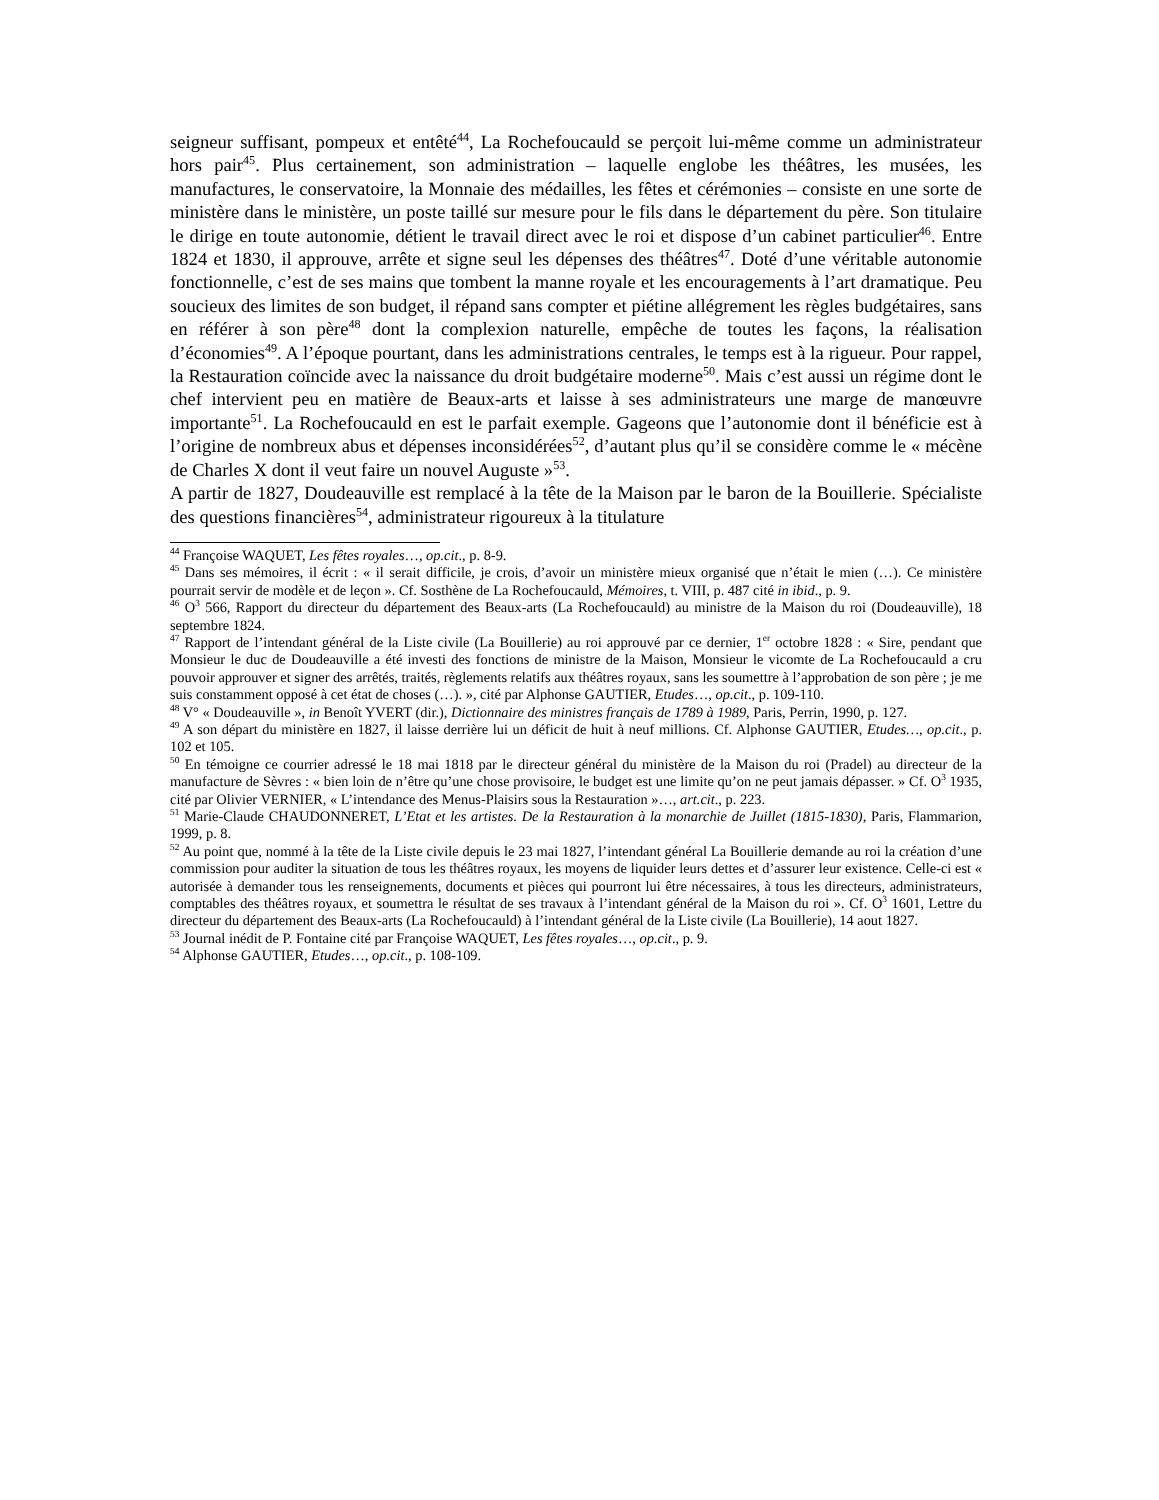seigneur suffisant, pompeux et entêté<sup>44</sup>, La Rochefoucauld se perçoit lui-même comme un administrateur hors pair<sup>45</sup>. Plus certainement, son administration – laquelle englobe les théâtres, les musées, les manufactures, le conservatoire, la Monnaie des médailles, les fêtes et cérémonies – consiste en une sorte de ministère dans le ministère, un poste taillé sur mesure pour le fils dans le département du père. Son titulaire le dirige en toute autonomie, détient le travail direct avec le roi et dispose d’un cabinet particulier<sup>46</sup>. Entre 1824 et 1830, il approuve, arrête et signe seul les dépenses des théâtres<sup>47</sup>. Doté d’une véritable autonomie fonctionnelle, c’est de ses mains que tombent la manne royale et les encouragements à l’art dramatique. Peu soucieux des limites de son budget, il répand sans compter et piétine allégrement les règles budgétaires, sans en référer à son père<sup>48</sup> dont la complexion naturelle, empêche de toutes les façons, la réalisation d’économies<sup>49</sup>. A l’époque pourtant, dans les administrations centrales, le temps est à la rigueur. Pour rappel, la Restauration coïncide avec la naissance du droit budgétaire moderne<sup>50</sup>. Mais c’est aussi un régime dont le chef intervient peu en matière de Beaux-arts et laisse à ses administrateurs une marge de manœuvre importante<sup>51</sup>. La Rochefoucauld en est le parfait exemple. Gageons que l’autonomie dont il bénéficie est à l’origine de nombreux abus et dépenses inconsidérées<sup>52</sup>, d’autant plus qu’il se considère comme le « mécène de Charles X dont il veut faire un nouvel Auguste »<sup>53</sup>.
A partir de 1827, Doudeauville est remplacé à la tête de la Maison par le baron de la Bouillerie. Spécialiste des questions financières<sup>54</sup>, administrateur rigoureux à la titulature
<sup>44</sup> Françoise WAQUET, Les fêtes royales…, op.cit., p. 8-9.
<sup>45</sup> Dans ses mémoires, il écrit : « il serait difficile, je crois, d’avoir un ministère mieux organisé que n’était le mien (…). Ce ministère pourrait servir de modèle et de leçon ». Cf. Sosthène de La Rochefoucauld, Mémoires, t. VIII, p. 487 cité in ibid., p. 9.
<sup>46</sup> O<sup>3</sup> 566, Rapport du directeur du département des Beaux-arts (La Rochefoucauld) au ministre de la Maison du roi (Doudeauville), 18 septembre 1824.
<sup>47</sup> Rapport de l’intendant général de la Liste civile (La Bouillerie) au roi approuvé par ce dernier, 1<sup>er</sup> octobre 1828 : « Sire, pendant que Monsieur le duc de Doudeauville a été investi des fonctions de ministre de la Maison, Monsieur le vicomte de La Rochefoucauld a cru pouvoir approuver et signer des arrêtés, traités, règlements relatifs aux théâtres royaux, sans les soumettre à l’approbation de son père ; je me suis constamment opposé à cet état de choses (…). », cité par Alphonse GAUTIER, Etudes…, op.cit., p. 109-110.
<sup>48</sup> V° « Doudeauville », in Benoît YVERT (dir.), Dictionnaire des ministres français de 1789 à 1989, Paris, Perrin, 1990, p. 127.
<sup>49</sup> A son départ du ministère en 1827, il laisse derrière lui un déficit de huit à neuf millions. Cf. Alphonse GAUTIER, Etudes…, op.cit., p. 102 et 105.
<sup>50</sup> En témoigne ce courrier adressé le 18 mai 1818 par le directeur général du ministère de la Maison du roi (Pradel) au directeur de la manufacture de Sèvres : « bien loin de n’être qu’une chose provisoire, le budget est une limite qu’on ne peut jamais dépasser. » Cf. O<sup>3</sup> 1935, cité par Olivier VERNIER, « L’intendance des Menus-Plaisirs sous la Restauration »…, art.cit., p. 223.
<sup>51</sup> Marie-Claude CHAUDONNERET, L’Etat et les artistes. De la Restauration à la monarchie de Juillet (1815-1830), Paris, Flammarion, 1999, p. 8.
<sup>52</sup> Au point que, nommé à la tête de la Liste civile depuis le 23 mai 1827, l’intendant général La Bouillerie demande au roi la création d’une commission pour auditer la situation de tous les théâtres royaux, les moyens de liquider leurs dettes et d’assurer leur existence. Celle-ci est « autorisée à demander tous les renseignements, documents et pièces qui pourront lui être nécessaires, à tous les directeurs, administrateurs, comptables des théâtres royaux, et soumettra le résultat de ses travaux à l’intendant général de la Maison du roi ». Cf. O<sup>3</sup> 1601, Lettre du directeur du département des Beaux-arts (La Rochefoucauld) à l’intendant général de la Liste civile (La Bouillerie), 14 aout 1827.
<sup>53</sup> Journal inédit de P. Fontaine cité par Françoise WAQUET, Les fêtes royales…, op.cit., p. 9.
<sup>54</sup> Alphonse GAUTIER, Etudes…, op.cit., p. 108-109.